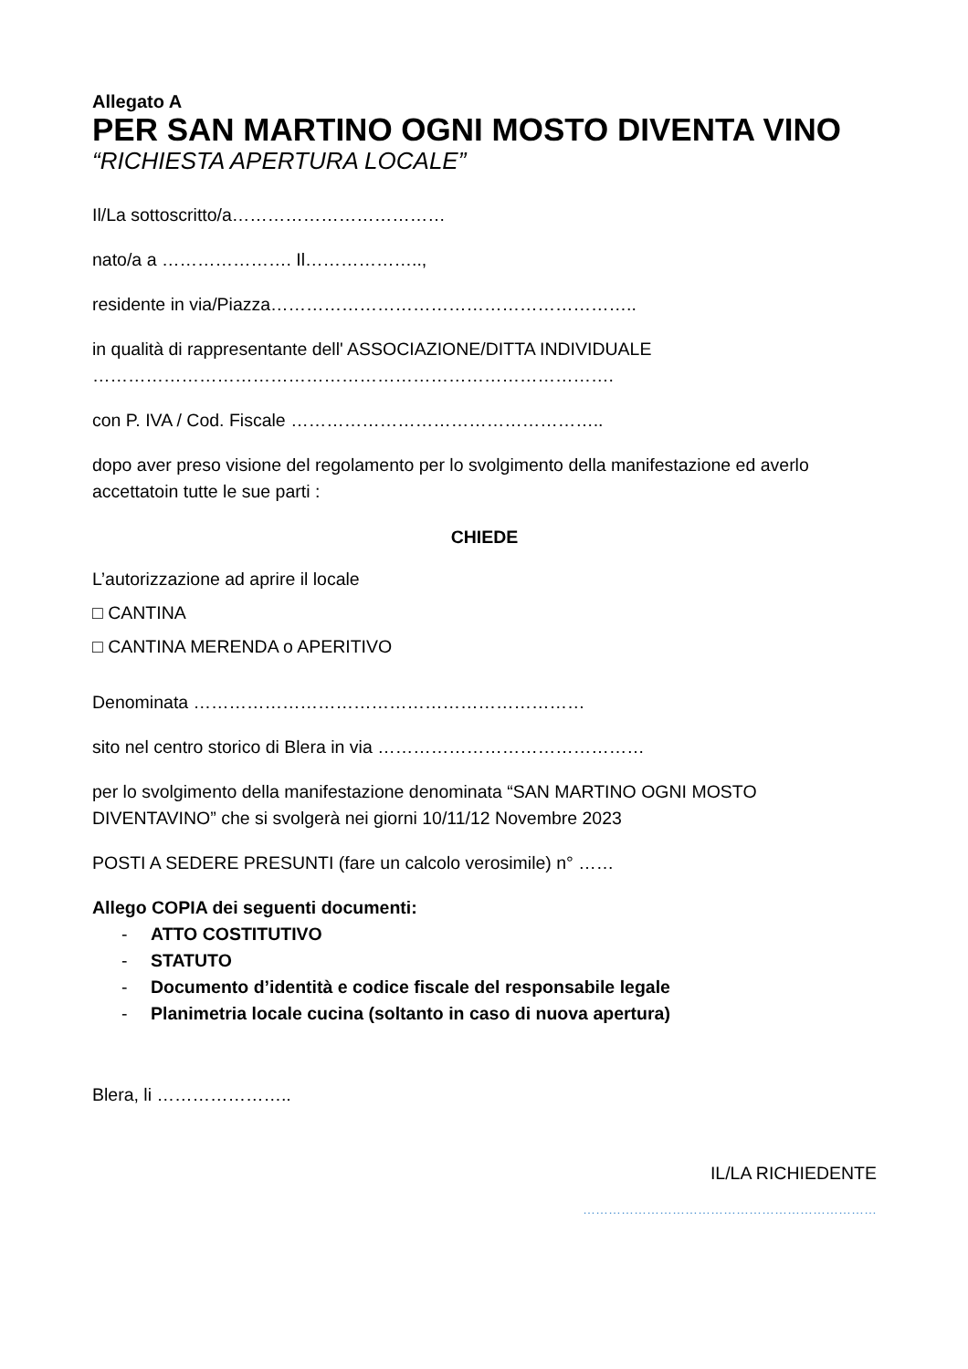Allegato A
PER SAN MARTINO OGNI MOSTO DIVENTA VINO
“RICHIESTA APERTURA LOCALE”
Il/La sottoscritto/a………………………………
nato/a a …………………. Il………………..,
residente in via/Piazza……………………………………………………..
in qualità di rappresentante dell' ASSOCIAZIONE/DITTA INDIVIDUALE
…………………………………………………………………………….
con P. IVA / Cod. Fiscale ……………………………………………..
dopo aver preso visione del regolamento per lo svolgimento della manifestazione ed averlo accettatoin tutte le sue parti :
CHIEDE
L’autorizzazione ad aprire il locale
□ CANTINA
□ CANTINA MERENDA o APERITIVO
Denominata …………………………………………………………
sito nel centro storico di Blera in via ………………………………………
per lo svolgimento della manifestazione denominata “SAN MARTINO OGNI MOSTO DIVENTAVINO” che si svolgerà nei giorni 10/11/12 Novembre 2023
POSTI A SEDERE PRESUNTI (fare un calcolo verosimile) n° ……
Allego COPIA dei seguenti documenti:
- ATTO COSTITUTIVO
- STATUTO
- Documento d’identità e codice fiscale del responsabile legale
- Planimetria locale cucina (soltanto in caso di nuova apertura)
Blera, li …………………..
IL/LA RICHIEDENTE
……………………………………………………………